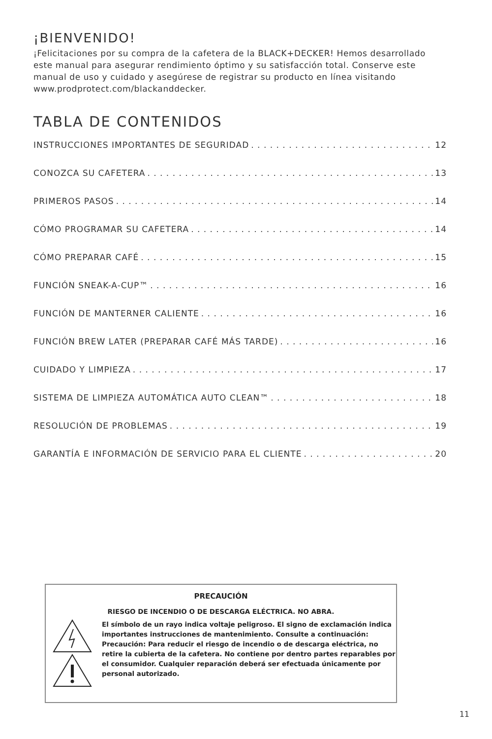¡BIENVENIDO!
¡Felicitaciones por su compra de la cafetera de la BLACK+DECKER! Hemos desarrollado este manual para asegurar rendimiento óptimo y su satisfacción total. Conserve este manual de uso y cuidado y asegúrese de registrar su producto en línea visitando www.prodprotect.com/blackanddecker.
TABLA DE CONTENIDOS
INSTRUCCIONES IMPORTANTES DE SEGURIDAD 12
CONOZCA SU CAFETERA 13
PRIMEROS PASOS 14
CÓMO PROGRAMAR SU CAFETERA 14
CÓMO PREPARAR CAFÉ 15
FUNCIÓN SNEAK-A-CUP™ 16
FUNCIÓN DE MANTERNER CALIENTE 16
FUNCIÓN BREW LATER (PREPARAR CAFÉ MÁS TARDE) 16
CUIDADO Y LIMPIEZA 17
SISTEMA DE LIMPIEZA AUTOMÁTICA AUTO CLEAN™ 18
RESOLUCIÓN DE PROBLEMAS 19
GARANTÍA E INFORMACIÓN DE SERVICIO PARA EL CLIENTE 20
PRECAUCIÓN
RIESGO DE INCENDIO O DE DESCARGA ELÉCTRICA. NO ABRA.
El símbolo de un rayo indica voltaje peligroso. El signo de exclamación indica importantes instrucciones de mantenimiento. Consulte a continuación:
Precaución: Para reducir el riesgo de incendio o de descarga eléctrica, no retire la cubierta de la cafetera. No contiene por dentro partes reparables por el consumidor. Cualquier reparación deberá ser efectuada únicamente por personal autorizado.
11